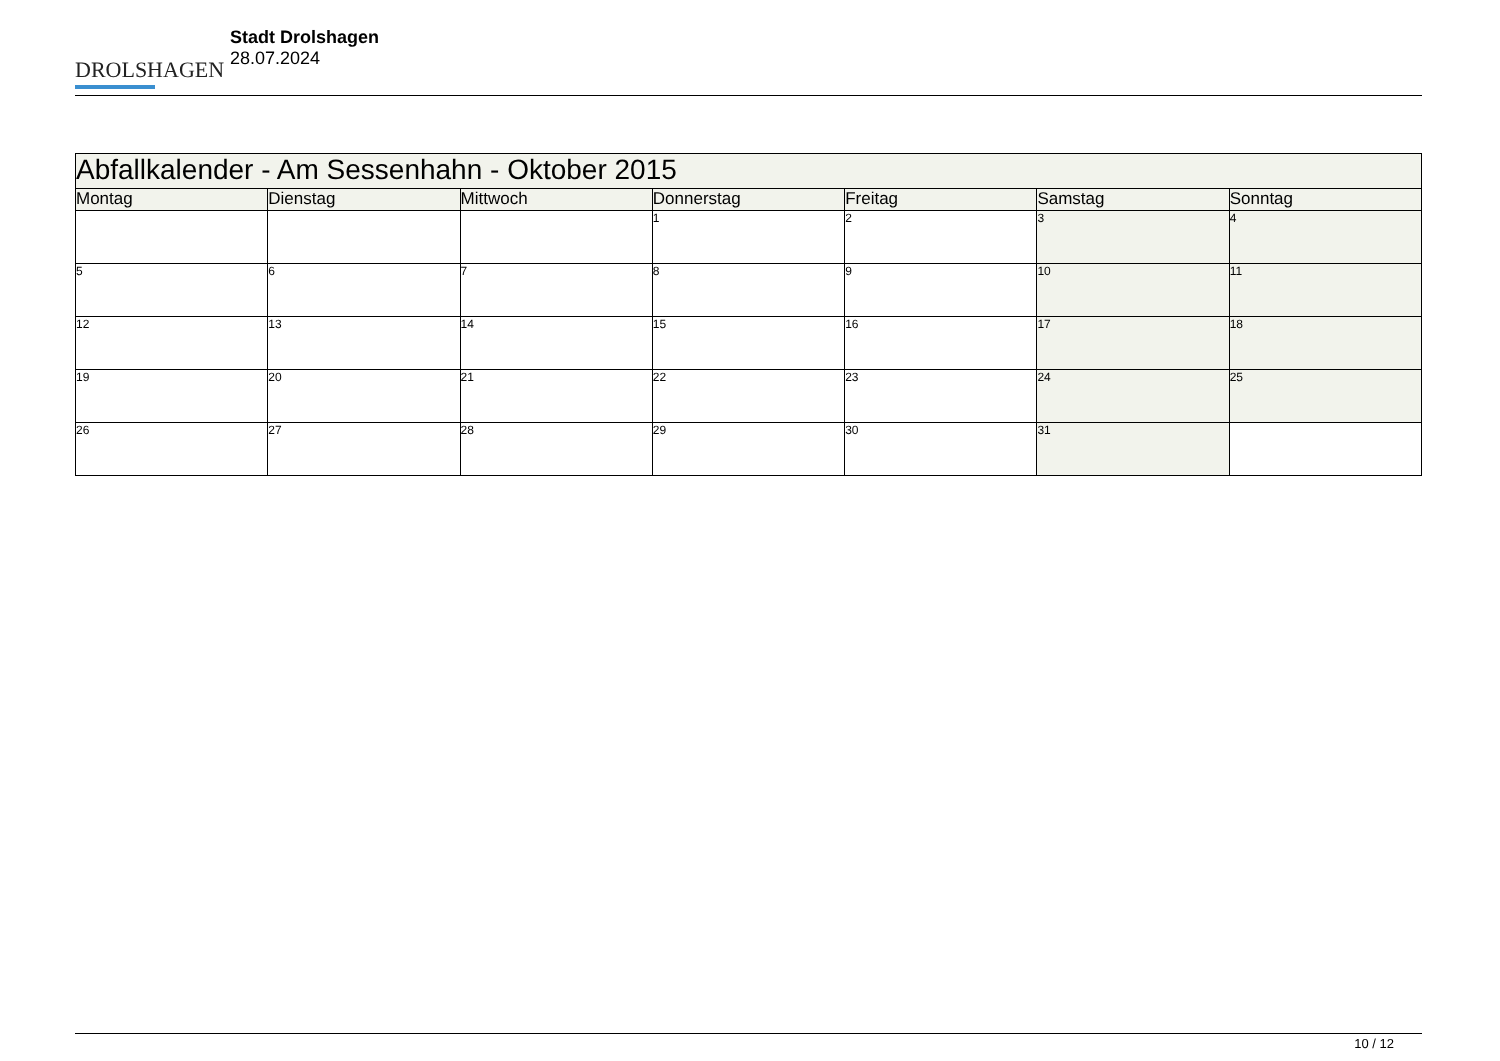DROLSHAGEN
Stadt Drolshagen
28.07.2024
| Abfallkalender - Am Sessenhahn - Oktober 2015 | | | | | | |
| --- | --- | --- | --- | --- | --- | --- |
| Montag | Dienstag | Mittwoch | Donnerstag | Freitag | Samstag | Sonntag |
| | | | 1 | 2 | 3 | 4 |
| 5 | 6 | 7 | 8 | 9 | 10 | 11 |
| 12 | 13 | 14 | 15 | 16 | 17 | 18 |
| 19 | 20 | 21 | 22 | 23 | 24 | 25 |
| 26 | 27 | 28 | 29 | 30 | 31 | |
10 / 12